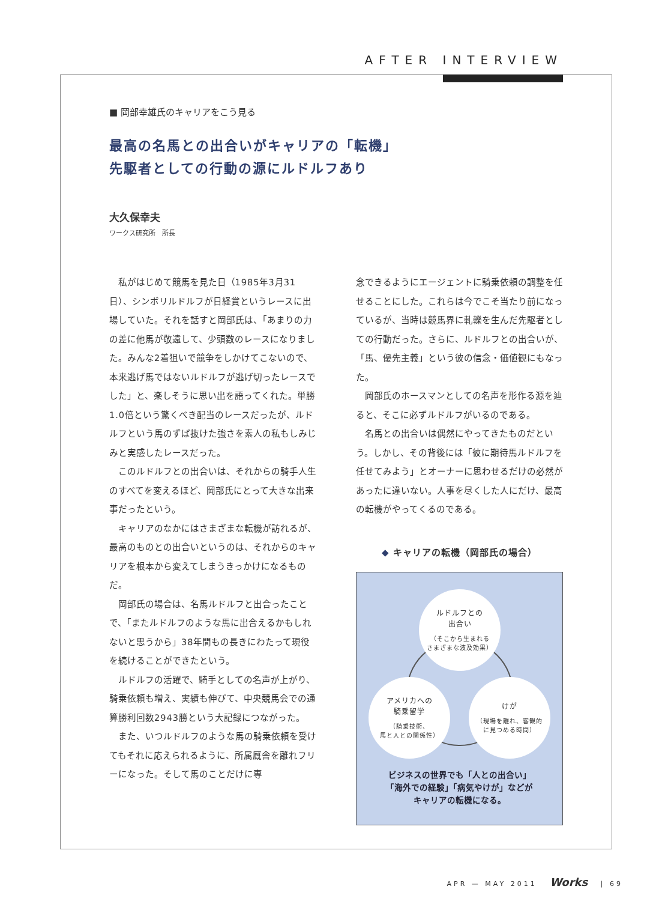AFTER INTERVIEW
■ 岡部幸雄氏のキャリアをこう見る
最高の名馬との出合いがキャリアの「転機」
先駆者としての行動の源にルドルフあり
大久保幸夫
ワークス研究所　所長
私がはじめて競馬を見た日（1985年3月31日）、シンボリルドルフが日経賞というレースに出場していた。それを話すと岡部氏は、「あまりの力の差に他馬が敬遠して、少頭数のレースになりました。みんな2着狙いで競争をしかけてこないので、本来逃げ馬ではないルドルフが逃げ切ったレースでした」と、楽しそうに思い出を語ってくれた。単勝1.0倍という驚くべき配当のレースだったが、ルドルフという馬のずば抜けた強さを素人の私もしみじみと実感したレースだった。
このルドルフとの出合いは、それからの騎手人生のすべてを変えるほど、岡部氏にとって大きな出来事だったという。
キャリアのなかにはさまざまな転機が訪れるが、最高のものとの出合いというのは、それからのキャリアを根本から変えてしまうきっかけになるものだ。
岡部氏の場合は、名馬ルドルフと出合ったことで、「またルドルフのような馬に出合えるかもしれないと思うから」38年間もの長きにわたって現役を続けることができたという。
ルドルフの活躍で、騎手としての名声が上がり、騎乗依頼も増え、実績も伸びて、中央競馬会での通算勝利回数2943勝という大記録につながった。
また、いつルドルフのような馬の騎乗依頼を受けてもそれに応えられるように、所属厩舎を離れフリーになった。そして馬のことだけに専
念できるようにエージェントに騎乗依頼の調整を任せることにした。これらは今でこそ当たり前になっているが、当時は競馬界に軋轢を生んだ先駆者としての行動だった。さらに、ルドルフとの出合いが、「馬、優先主義」という彼の信念・価値観にもなった。
岡部氏のホースマンとしての名声を形作る源を辿ると、そこに必ずルドルフがいるのである。
名馬との出合いは偶然にやってきたものだという。しかし、その背後には「彼に期待馬ルドルフを任せてみよう」とオーナーに思わせるだけの必然があったに違いない。人事を尽くした人にだけ、最高の転機がやってくるのである。
◆ キャリアの転機（岡部氏の場合）
ルドルフとの
出合い
（そこから生まれる
さまざまな波及効果）
アメリカへの
騎乗留学
（騎乗技術、
馬と人との関係性）
けが
（現場を離れ、客観的
に見つめる時間）
ビジネスの世界でも「人との出合い」
「海外での経験」「病気やけが」などが
キャリアの転機になる。
APR — MAY 2011 Works | 69